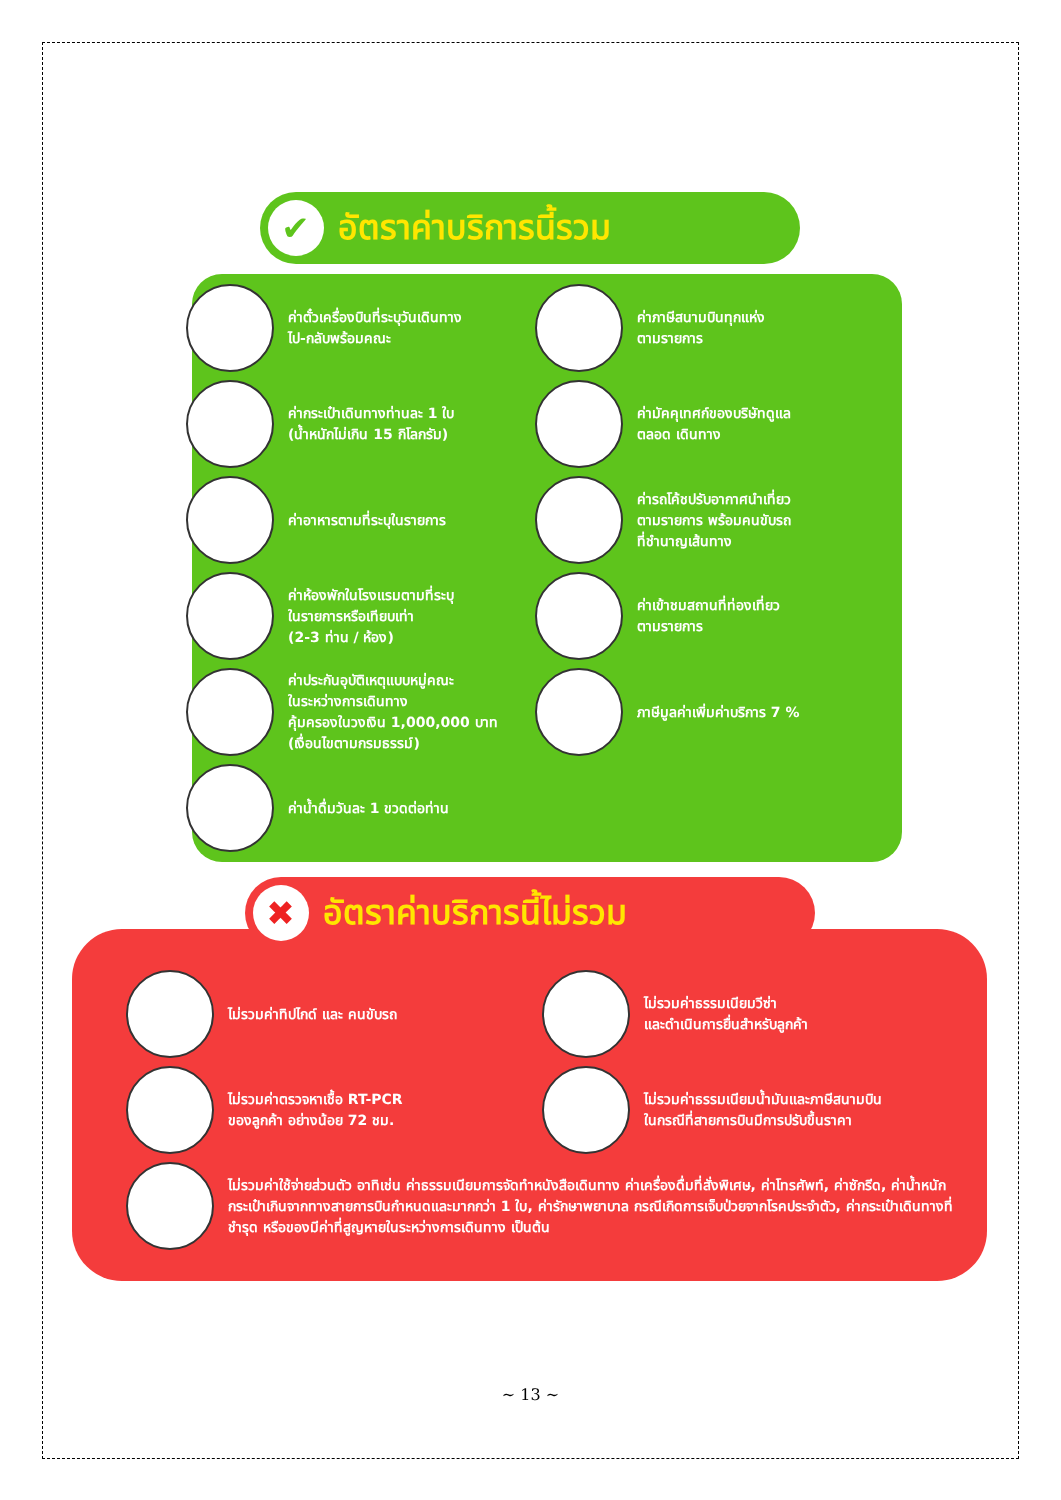✔
อัตราค่าบริการนี้รวม
ค่าตั๋วเครื่องบินที่ระบุวันเดินทาง
ไป-กลับพร้อมคณะ
ค่าภาษีสนามบินทุกแห่ง
ตามรายการ
ค่ากระเป๋าเดินทางท่านละ 1 ใบ
(น้ำหนักไม่เกิน 15 กิโลกรัม)
ค่ามัคคุเทศก์ของบริษัทดูแล
ตลอด เดินทาง
ค่าอาหารตามที่ระบุในรายการ
ค่ารถโค้ชปรับอากาศนำเที่ยว
ตามรายการ พร้อมคนขับรถ
ที่ชำนาญเส้นทาง
ค่าห้องพักในโรงแรมตามที่ระบุ
ในรายการหรือเทียบเท่า
(2-3 ท่าน / ห้อง)
ค่าเข้าชมสถานที่ท่องเที่ยว
ตามรายการ
ค่าประกันอุบัติเหตุแบบหมู่คณะ
ในระหว่างการเดินทาง
คุ้มครองในวงเงิน 1,000,000 บาท
(เงื่อนไขตามกรมธรรม์)
ภาษีมูลค่าเพิ่มค่าบริการ 7 %
ค่าน้ำดื่มวันละ 1 ขวดต่อท่าน
✖
อัตราค่าบริการนี้ไม่รวม
ไม่รวมค่าทิปไกด์ และ คนขับรถ
ไม่รวมค่าธรรมเนียมวีซ่า
และดำเนินการยื่นสำหรับลูกค้า
ไม่รวมค่าตรวจหาเชื้อ RT-PCR
ของลูกค้า อย่างน้อย 72 ชม.
ไม่รวมค่าธรรมเนียมน้ำมันและภาษีสนามบิน
ในกรณีที่สายการบินมีการปรับขึ้นราคา
ไม่รวมค่าใช้จ่ายส่วนตัว อาทิเช่น ค่าธรรมเนียมการจัดทำหนังสือเดินทาง ค่าเครื่องดื่มที่สั่งพิเศษ, ค่าโทรศัพท์, ค่าซักรีด, ค่าน้ำหนักกระเป๋าเกินจากทางสายการบินกำหนดและมากกว่า 1 ใบ, ค่ารักษาพยาบาล กรณีเกิดการเจ็บป่วยจากโรคประจำตัว, ค่ากระเป๋าเดินทางที่ชำรุด หรือของมีค่าที่สูญหายในระหว่างการเดินทาง เป็นต้น
~ 13 ~